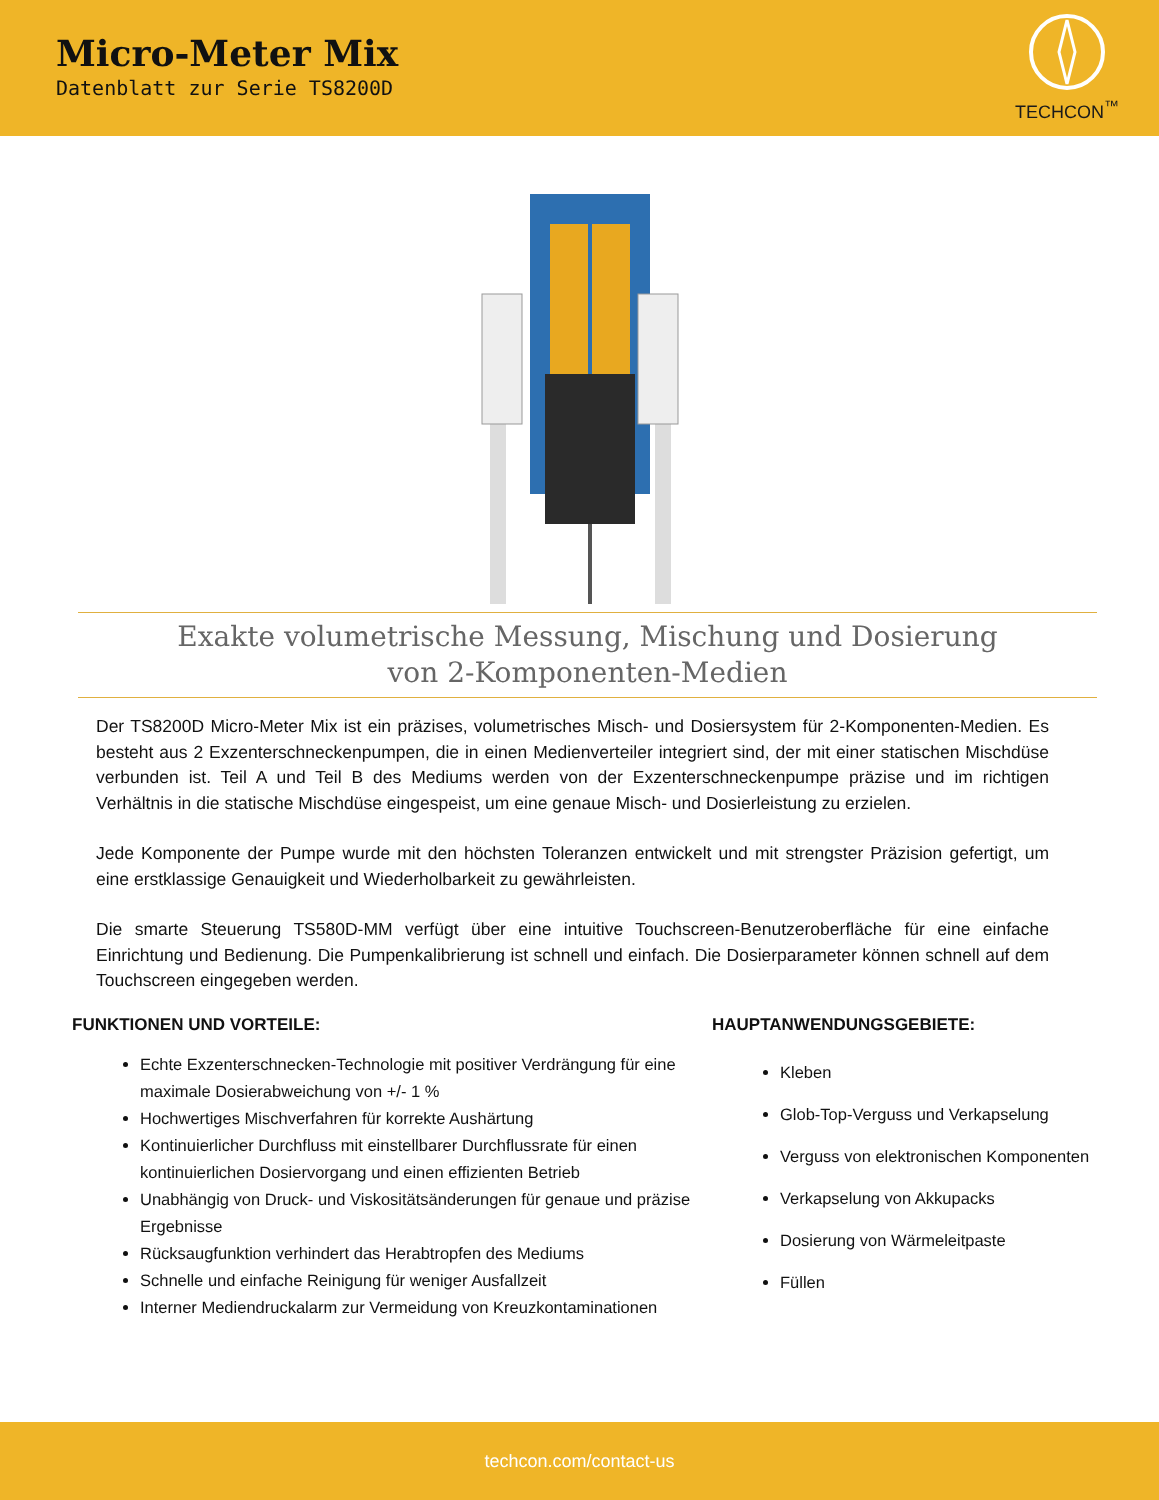Micro-Meter Mix
Datenblatt zur Serie TS8200D
TECHCON<sup>™</sup>
Exakte volumetrische Messung, Mischung und Dosierung
von 2-Komponenten-Medien
Der TS8200D Micro-Meter Mix ist ein präzises, volumetrisches Misch- und Dosiersystem für 2-Komponenten-Medien. Es besteht aus 2 Exzenterschneckenpumpen, die in einen Medienverteiler integriert sind, der mit einer statischen Mischdüse verbunden ist. Teil A und Teil B des Mediums werden von der Exzenterschneckenpumpe präzise und im richtigen Verhältnis in die statische Mischdüse eingespeist, um eine genaue Misch- und Dosierleistung zu erzielen.
Jede Komponente der Pumpe wurde mit den höchsten Toleranzen entwickelt und mit strengster Präzision gefertigt, um eine erstklassige Genauigkeit und Wiederholbarkeit zu gewährleisten.
Die smarte Steuerung TS580D-MM verfügt über eine intuitive Touchscreen-Benutzeroberfläche für eine einfache Einrichtung und Bedienung. Die Pumpenkalibrierung ist schnell und einfach. Die Dosierparameter können schnell auf dem Touchscreen eingegeben werden.
FUNKTIONEN UND VORTEILE:
Echte Exzenterschnecken-Technologie mit positiver Verdrängung für eine maximale Dosierabweichung von +/- 1 %
Hochwertiges Mischverfahren für korrekte Aushärtung
Kontinuierlicher Durchfluss mit einstellbarer Durchflussrate für einen kontinuierlichen Dosiervorgang und einen effizienten Betrieb
Unabhängig von Druck- und Viskositätsänderungen für genaue und präzise Ergebnisse
Rücksaugfunktion verhindert das Herabtropfen des Mediums
Schnelle und einfache Reinigung für weniger Ausfallzeit
Interner Mediendruckalarm zur Vermeidung von Kreuzkontaminationen
HAUPTANWENDUNGSGEBIETE:
Kleben
Glob-Top-Verguss und Verkapselung
Verguss von elektronischen Komponenten
Verkapselung von Akkupacks
Dosierung von Wärmeleitpaste
Füllen
techcon.com/contact-us